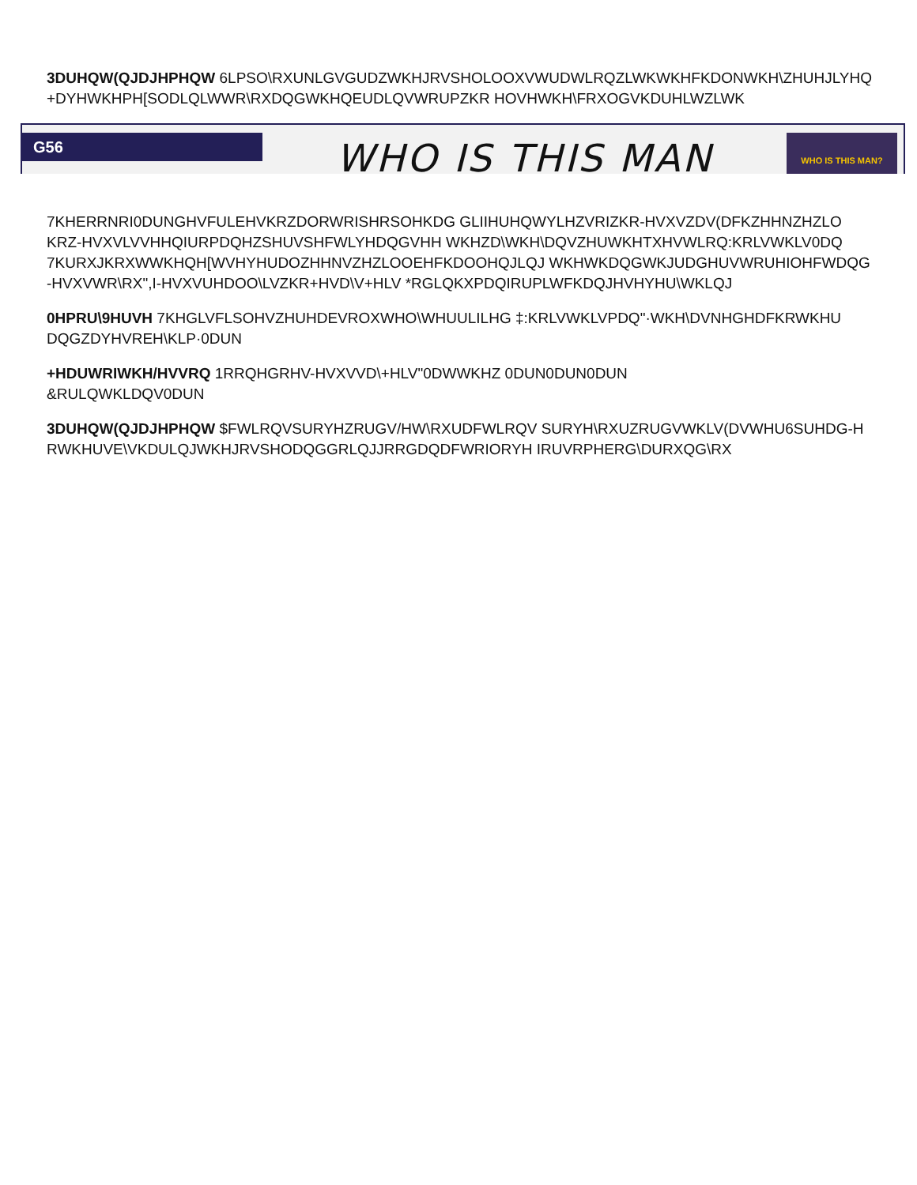3DUHQW(QJDJHPHQW 6LPSO\RXUNLGVGUDZWKHJRVSHOLOOXVWUDWLRQZLWKWKHFKDONWKH\ZHUHJLYHQ
+DYHWKHPH[SODLQLWWR\RXDQGWKHQEUDLQVWRUPZKR HOVHWKH\FRXOGVKDUHLWZLWK
G56
WHO IS THIS MAN
WHO IS THIS MAN?
7KHERRNRI0DUNGHVFULEHVKRZDORWRISHRSOHKDG GLIIHUHQWYLHZVRIZKR-HVXVZDV(DFKZHHNZHZLO
KRZ-HVXVLVVHHQIURPDQHZSHUVSHFWLYHDQGVHH WKHZD\WKH\DQVZHUWKHTXHVWLRQ:KRLVWKLV0DQ
7KURXJKRXWWKHQH[WVHYHUDOZHHNVZHZLOOEHFKDOOHQJLQJ WKHWKDQGWKJUDGHUVWRUHIOHFWDQG
-HVXVWR\RX",I-HVXVUHDOO\LVZKR+HVD\V+HLV *RGLQKXPDQIRUPLWFKDQJHVHYHU\WKLQJ
0HPRU\9HUVH 7KHGLVFLSOHVZHUHDEVROXWHO\WHUULILHG ‡:KRLVWKLVPDQ"·WKH\DVNHGHDFKRWKHU
DQGZDYHVREH\KLP·0DUN
+HDUWRIWKH/HVVRQ 1RRQHGRHV-HVXVVD\+HLV"0DWWKHZ 0DUN0DUN0DUN
&RULQWKLDQV0DUN
3DUHQW(QJDJHPHQW $FWLRQVSURYHZRUGV/HW\RXUDFWLRQV SURYH\RXUZRUGVWKLV(DVWHU6SUHDG-H
RWKHUVE\VKDULQJWKHJRVSHODQGGRLQJJRRGDQDFWRIORYH IRUVRPHERG\DURXQG\RX